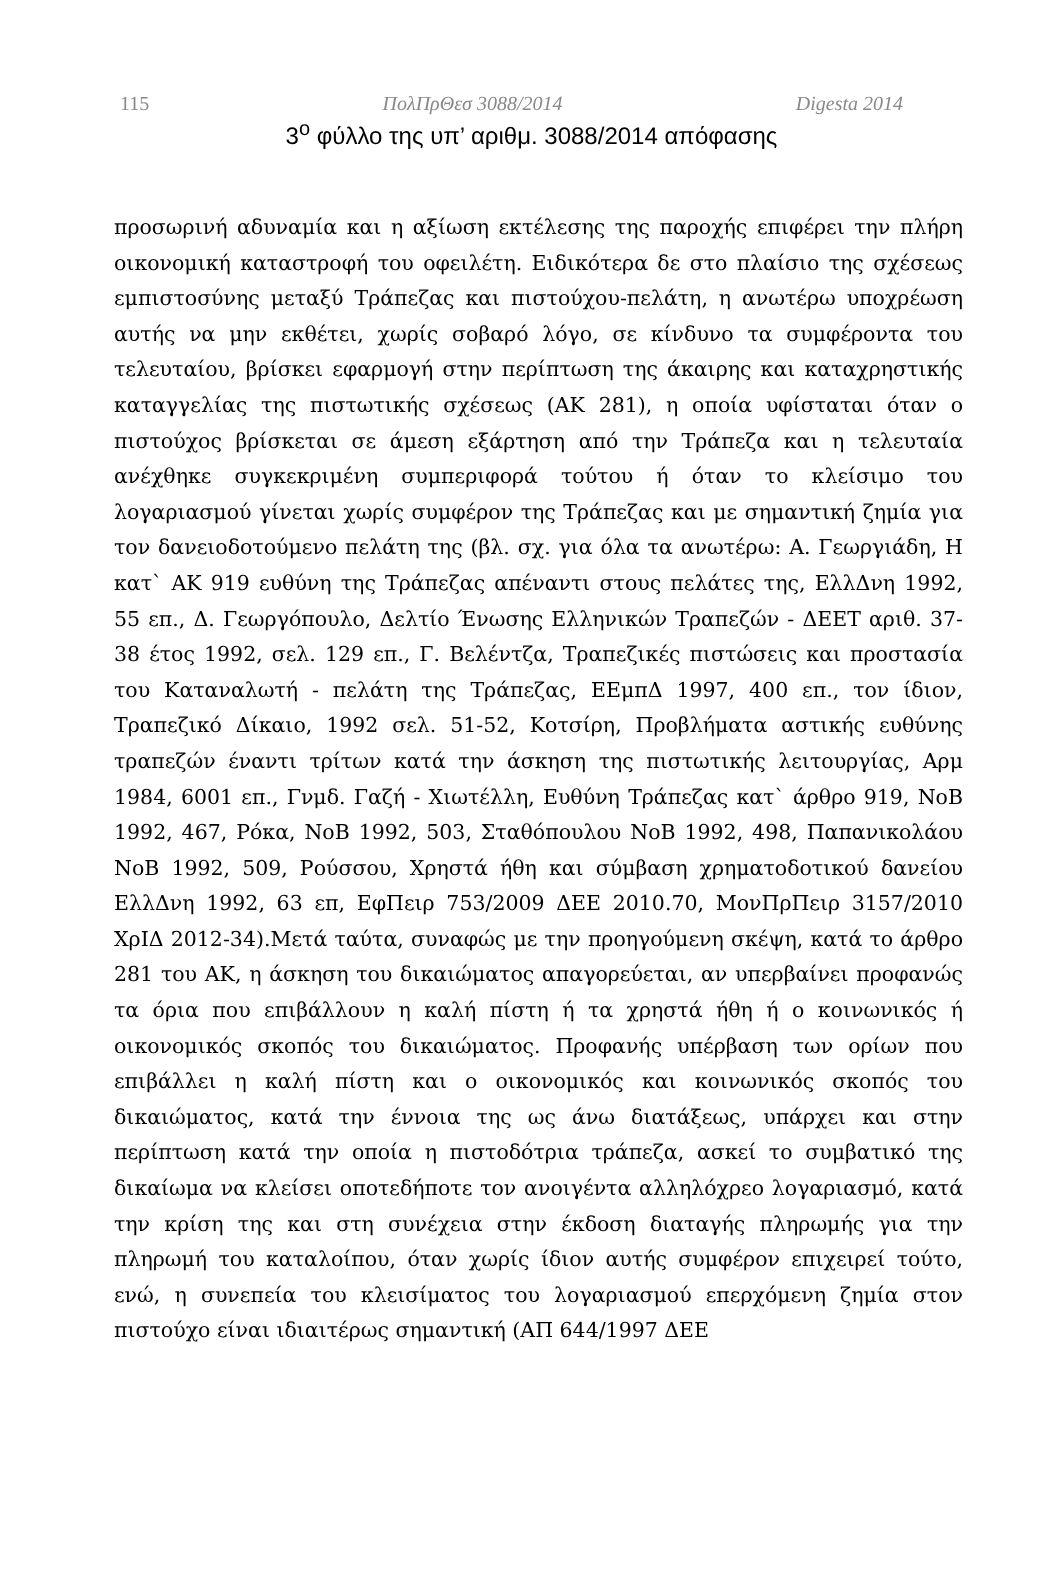115 ΠολΠρΘεσ 3088/2014 Digesta 2014
3<sup>ο</sup> φύλλο της υπ’ αριθμ. 3088/2014 απόφασης
προσωρινή αδυναμία και η αξίωση εκτέλεσης της παροχής επιφέρει την πλήρη οικονομική καταστροφή του οφειλέτη. Ειδικότερα δε στο πλαίσιο της σχέσεως εμπιστοσύνης μεταξύ Τράπεζας και πιστούχου-πελάτη, η ανωτέρω υποχρέωση αυτής να μην εκθέτει, χωρίς σοβαρό λόγο, σε κίνδυνο τα συμφέροντα του τελευταίου, βρίσκει εφαρμογή στην περίπτωση της άκαιρης και καταχρηστικής καταγγελίας της πιστωτικής σχέσεως (ΑΚ 281), η οποία υφίσταται όταν ο πιστούχος βρίσκεται σε άμεση εξάρτηση από την Τράπεζα και η τελευταία ανέχθηκε συγκεκριμένη συμπεριφορά τούτου ή όταν το κλείσιμο του λογαριασμού γίνεται χωρίς συμφέρον της Τράπεζας και με σημαντική ζημία για τον δανειοδοτούμενο πελάτη της (βλ. σχ. για όλα τα ανωτέρω: Α. Γεωργιάδη, Η κατ` ΑΚ 919 ευθύνη της Τράπεζας απέναντι στους πελάτες της, ΕλλΔνη 1992, 55 επ., Δ. Γεωργόπουλο, Δελτίο Ένωσης Ελληνικών Τραπεζών - ΔΕΕΤ αριθ. 37-38 έτος 1992, σελ. 129 επ., Γ. Βελέντζα, Τραπεζικές πιστώσεις και προστασία του Καταναλωτή - πελάτη της Τράπεζας, ΕΕμπΔ 1997, 400 επ., τον ίδιον, Τραπεζικό Δίκαιο, 1992 σελ. 51-52, Κοτσίρη, Προβλήματα αστικής ευθύνης τραπεζών έναντι τρίτων κατά την άσκηση της πιστωτικής λειτουργίας, Αρμ 1984, 6001 επ., Γνμδ. Γαζή - Χιωτέλλη, Ευθύνη Τράπεζας κατ` άρθρο 919, ΝοΒ 1992, 467, Ρόκα, ΝοΒ 1992, 503, Σταθόπουλου ΝοΒ 1992, 498, Παπανικολάου ΝοΒ 1992, 509, Ρούσσου, Χρηστά ήθη και σύμβαση χρηματοδοτικού δανείου ΕλλΔνη 1992, 63 επ, ΕφΠειρ 753/2009 ΔΕΕ 2010.70, ΜονΠρΠειρ 3157/2010 ΧρΙΔ 2012-34).Μετά ταύτα, συναφώς με την προηγούμενη σκέψη, κατά το άρθρο 281 του ΑΚ, η άσκηση του δικαιώματος απαγορεύεται, αν υπερβαίνει προφανώς τα όρια που επιβάλλουν η καλή πίστη ή τα χρηστά ήθη ή ο κοινωνικός ή οικονομικός σκοπός του δικαιώματος. Προφανής υπέρβαση των ορίων που επιβάλλει η καλή πίστη και ο οικονομικός και κοινωνικός σκοπός του δικαιώματος, κατά την έννοια της ως άνω διατάξεως, υπάρχει και στην περίπτωση κατά την οποία η πιστοδότρια τράπεζα, ασκεί το συμβατικό της δικαίωμα να κλείσει οποτεδήποτε τον ανοιγέντα αλληλόχρεο λογαριασμό, κατά την κρίση της και στη συνέχεια στην έκδοση διαταγής πληρωμής για την πληρωμή του καταλοίπου, όταν χωρίς ίδιον αυτής συμφέρον επιχειρεί τούτο, ενώ, η συνεπεία του κλεισίματος του λογαριασμού επερχόμενη ζημία στον πιστούχο είναι ιδιαιτέρως σημαντική (ΑΠ 644/1997 ΔΕΕ